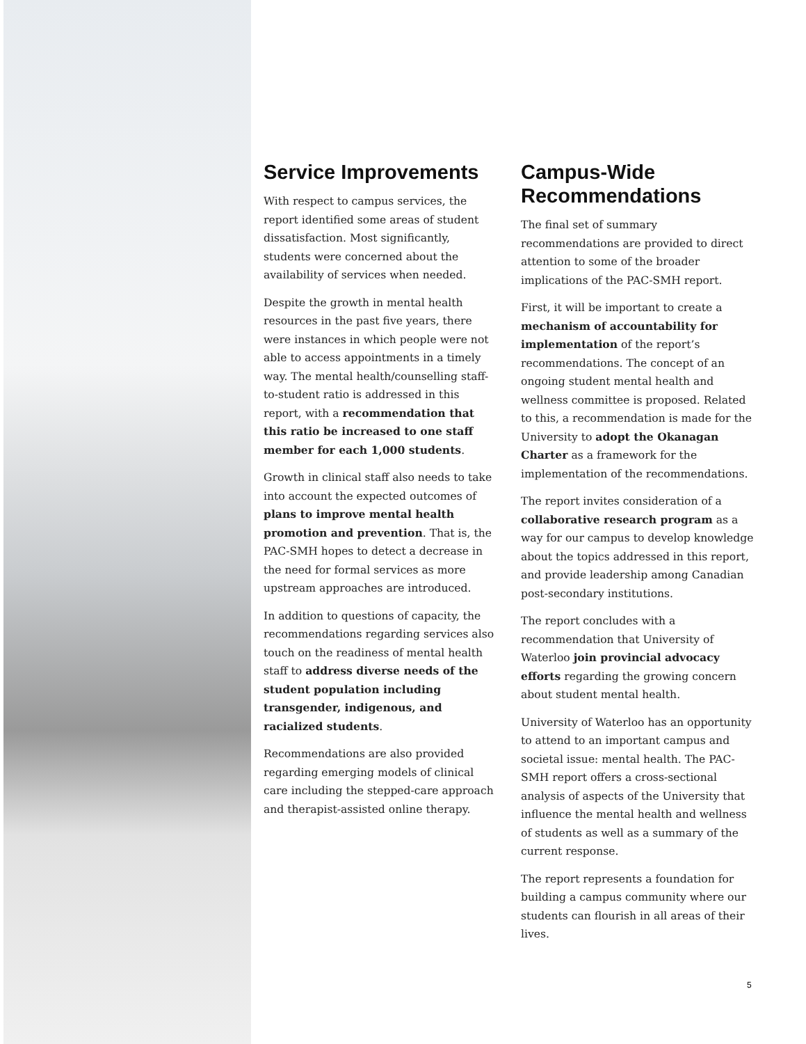Service Improvements
With respect to campus services, the report identified some areas of student dissatisfaction. Most significantly, students were concerned about the availability of services when needed.
Despite the growth in mental health resources in the past five years, there were instances in which people were not able to access appointments in a timely way. The mental health/counselling staff-to-student ratio is addressed in this report, with a recommendation that this ratio be increased to one staff member for each 1,000 students.
Growth in clinical staff also needs to take into account the expected outcomes of plans to improve mental health promotion and prevention. That is, the PAC-SMH hopes to detect a decrease in the need for formal services as more upstream approaches are introduced.
In addition to questions of capacity, the recommendations regarding services also touch on the readiness of mental health staff to address diverse needs of the student population including transgender, indigenous, and racialized students.
Recommendations are also provided regarding emerging models of clinical care including the stepped-care approach and therapist-assisted online therapy.
Campus-Wide Recommendations
The final set of summary recommendations are provided to direct attention to some of the broader implications of the PAC-SMH report.
First, it will be important to create a mechanism of accountability for implementation of the report’s recommendations. The concept of an ongoing student mental health and wellness committee is proposed. Related to this, a recommendation is made for the University to adopt the Okanagan Charter as a framework for the implementation of the recommendations.
The report invites consideration of a collaborative research program as a way for our campus to develop knowledge about the topics addressed in this report, and provide leadership among Canadian post-secondary institutions.
The report concludes with a recommendation that University of Waterloo join provincial advocacy efforts regarding the growing concern about student mental health.
University of Waterloo has an opportunity to attend to an important campus and societal issue: mental health. The PAC-SMH report offers a cross-sectional analysis of aspects of the University that influence the mental health and wellness of students as well as a summary of the current response.
The report represents a foundation for building a campus community where our students can flourish in all areas of their lives.
5